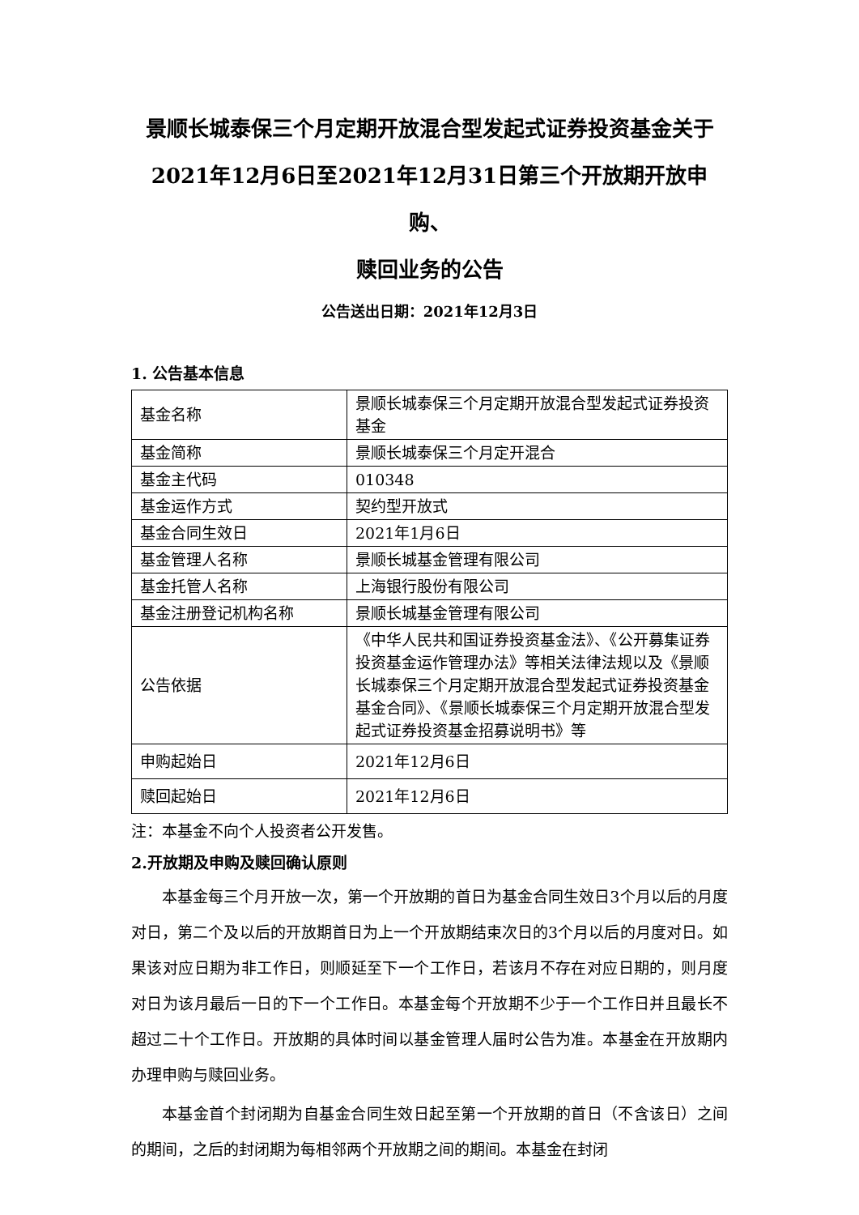景顺长城泰保三个月定期开放混合型发起式证券投资基金关于
2021年12月6日至2021年12月31日第三个开放期开放申购、
赎回业务的公告
公告送出日期：2021年12月3日
1. 公告基本信息
| 基金名称 | 景顺长城泰保三个月定期开放混合型发起式证券投资基金 |
| 基金简称 | 景顺长城泰保三个月定开混合 |
| 基金主代码 | 010348 |
| 基金运作方式 | 契约型开放式 |
| 基金合同生效日 | 2021年1月6日 |
| 基金管理人名称 | 景顺长城基金管理有限公司 |
| 基金托管人名称 | 上海银行股份有限公司 |
| 基金注册登记机构名称 | 景顺长城基金管理有限公司 |
| 公告依据 | 《中华人民共和国证券投资基金法》、《公开募集证券投资基金运作管理办法》等相关法律法规以及《景顺长城泰保三个月定期开放混合型发起式证券投资基金基金合同》、《景顺长城泰保三个月定期开放混合型发起式证券投资基金招募说明书》等 |
| 申购起始日 | 2021年12月6日 |
| 赎回起始日 | 2021年12月6日 |
注：本基金不向个人投资者公开发售。
2.开放期及申购及赎回确认原则
本基金每三个月开放一次，第一个开放期的首日为基金合同生效日3个月以后的月度对日，第二个及以后的开放期首日为上一个开放期结束次日的3个月以后的月度对日。如果该对应日期为非工作日，则顺延至下一个工作日，若该月不存在对应日期的，则月度对日为该月最后一日的下一个工作日。本基金每个开放期不少于一个工作日并且最长不超过二十个工作日。开放期的具体时间以基金管理人届时公告为准。本基金在开放期内办理申购与赎回业务。
本基金首个封闭期为自基金合同生效日起至第一个开放期的首日（不含该日）之间的期间，之后的封闭期为每相邻两个开放期之间的期间。本基金在封闭